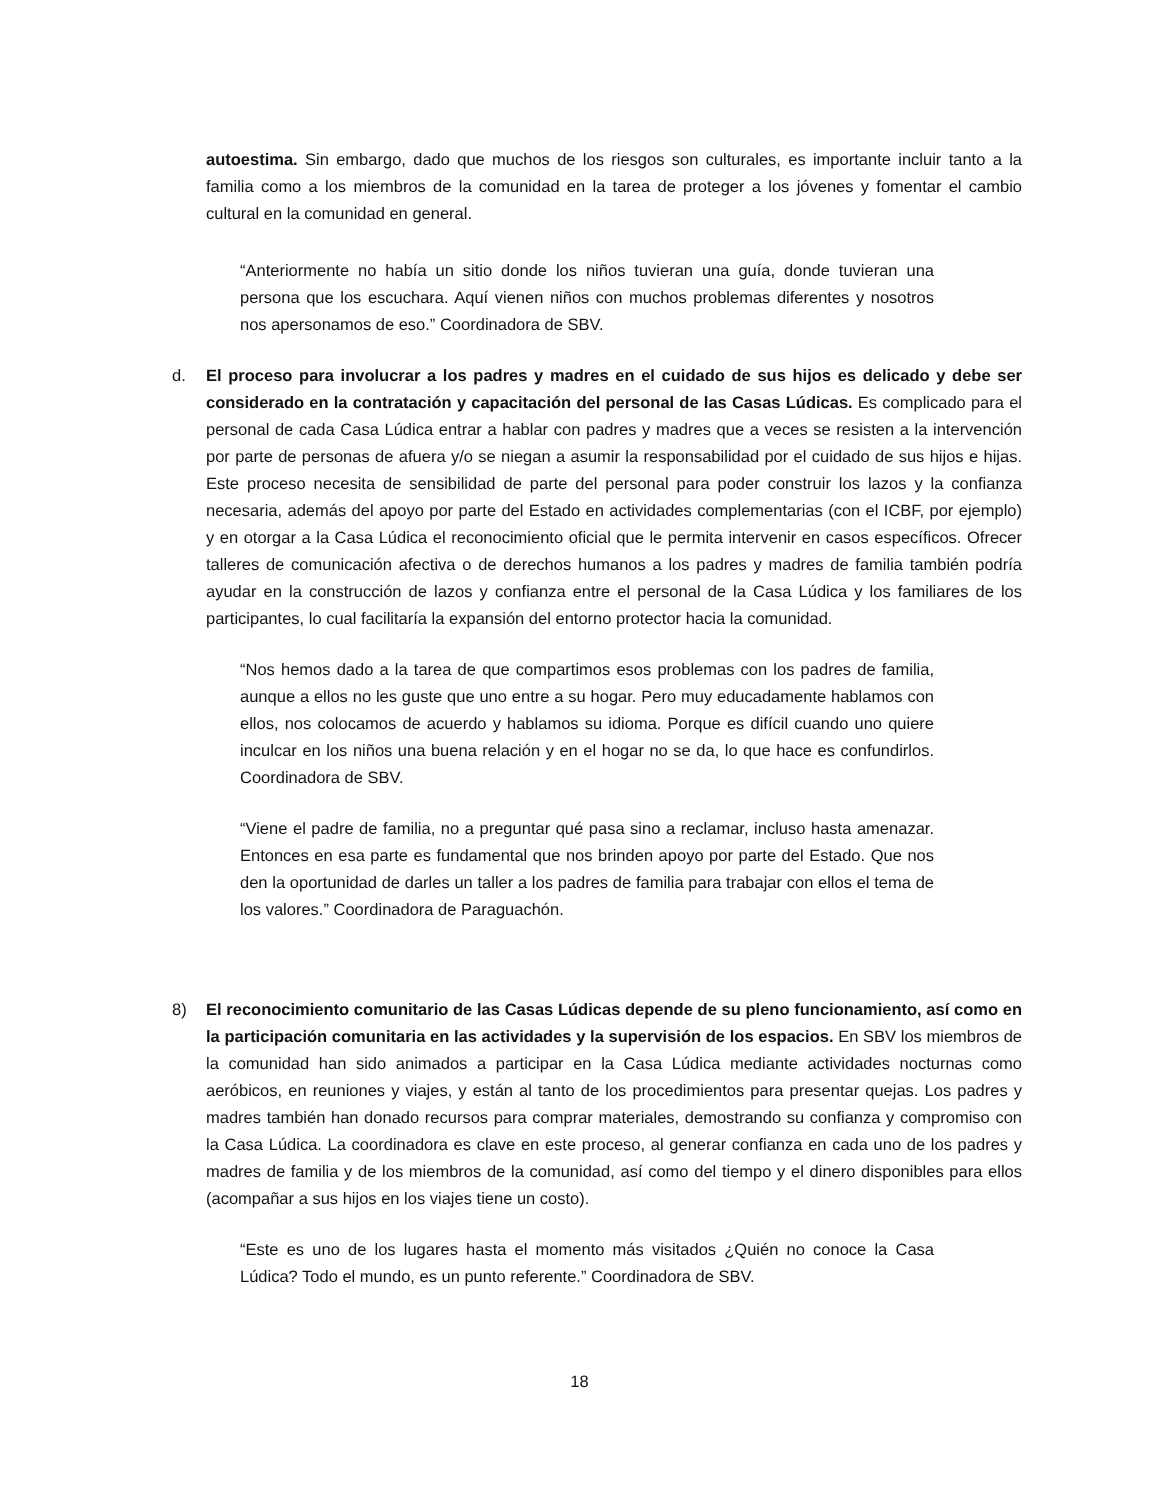autoestima. Sin embargo, dado que muchos de los riesgos son culturales, es importante incluir tanto a la familia como a los miembros de la comunidad en la tarea de proteger a los jóvenes y fomentar el cambio cultural en la comunidad en general.
“Anteriormente no había un sitio donde los niños tuvieran una guía, donde tuvieran una persona que los escuchara. Aquí vienen niños con muchos problemas diferentes y nosotros nos apersonamos de eso.” Coordinadora de SBV.
d.
El proceso para involucrar a los padres y madres en el cuidado de sus hijos es delicado y debe ser considerado en la contratación y capacitación del personal de las Casas Lúdicas. Es complicado para el personal de cada Casa Lúdica entrar a hablar con padres y madres que a veces se resisten a la intervención por parte de personas de afuera y/o se niegan a asumir la responsabilidad por el cuidado de sus hijos e hijas. Este proceso necesita de sensibilidad de parte del personal para poder construir los lazos y la confianza necesaria, además del apoyo por parte del Estado en actividades complementarias (con el ICBF, por ejemplo) y en otorgar a la Casa Lúdica el reconocimiento oficial que le permita intervenir en casos específicos. Ofrecer talleres de comunicación afectiva o de derechos humanos a los padres y madres de familia también podría ayudar en la construcción de lazos y confianza entre el personal de la Casa Lúdica y los familiares de los participantes, lo cual facilitaría la expansión del entorno protector hacia la comunidad.
“Nos hemos dado a la tarea de que compartimos esos problemas con los padres de familia, aunque a ellos no les guste que uno entre a su hogar. Pero muy educadamente hablamos con ellos, nos colocamos de acuerdo y hablamos su idioma. Porque es difícil cuando uno quiere inculcar en los niños una buena relación y en el hogar no se da, lo que hace es confundirlos. Coordinadora de SBV.
“Viene el padre de familia, no a preguntar qué pasa sino a reclamar, incluso hasta amenazar. Entonces en esa parte es fundamental que nos brinden apoyo por parte del Estado. Que nos den la oportunidad de darles un taller a los padres de familia para trabajar con ellos el tema de los valores.” Coordinadora de Paraguachón.
8) El reconocimiento comunitario de las Casas Lúdicas depende de su pleno funcionamiento, así como en la participación comunitaria en las actividades y la supervisión de los espacios. En SBV los miembros de la comunidad han sido animados a participar en la Casa Lúdica mediante actividades nocturnas como aeróbicos, en reuniones y viajes, y están al tanto de los procedimientos para presentar quejas. Los padres y madres también han donado recursos para comprar materiales, demostrando su confianza y compromiso con la Casa Lúdica. La coordinadora es clave en este proceso, al generar confianza en cada uno de los padres y madres de familia y de los miembros de la comunidad, así como del tiempo y el dinero disponibles para ellos (acompañar a sus hijos en los viajes tiene un costo).
“Este es uno de los lugares hasta el momento más visitados ¿Quién no conoce la Casa Lúdica? Todo el mundo, es un punto referente.” Coordinadora de SBV.
18